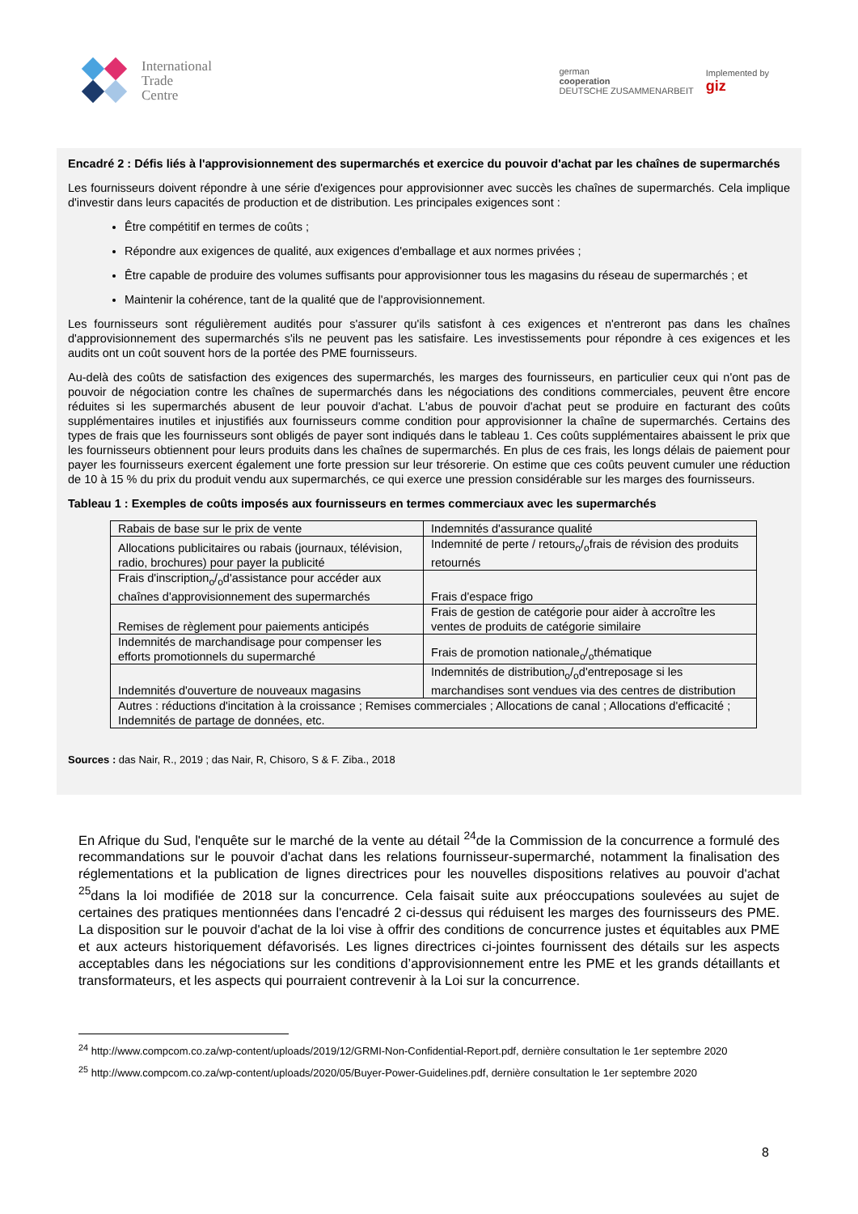International
Trade
Centre
german
cooperation
DEUTSCHE ZUSAMMENARBEIT
Implemented by
giz
Encadré 2 : Défis liés à l'approvisionnement des supermarchés et exercice du pouvoir d'achat par les chaînes de supermarchés
Les fournisseurs doivent répondre à une série d'exigences pour approvisionner avec succès les chaînes de supermarchés. Cela implique d'investir dans leurs capacités de production et de distribution. Les principales exigences sont :
Être compétitif en termes de coûts ;
Répondre aux exigences de qualité, aux exigences d'emballage et aux normes privées ;
Être capable de produire des volumes suffisants pour approvisionner tous les magasins du réseau de supermarchés ; et
Maintenir la cohérence, tant de la qualité que de l'approvisionnement.
Les fournisseurs sont régulièrement audités pour s'assurer qu'ils satisfont à ces exigences et n'entreront pas dans les chaînes d'approvisionnement des supermarchés s'ils ne peuvent pas les satisfaire. Les investissements pour répondre à ces exigences et les audits ont un coût souvent hors de la portée des PME fournisseurs.
Au-delà des coûts de satisfaction des exigences des supermarchés, les marges des fournisseurs, en particulier ceux qui n'ont pas de pouvoir de négociation contre les chaînes de supermarchés dans les négociations des conditions commerciales, peuvent être encore réduites si les supermarchés abusent de leur pouvoir d'achat. L'abus de pouvoir d'achat peut se produire en facturant des coûts supplémentaires inutiles et injustifiés aux fournisseurs comme condition pour approvisionner la chaîne de supermarchés. Certains des types de frais que les fournisseurs sont obligés de payer sont indiqués dans le tableau 1. Ces coûts supplémentaires abaissent le prix que les fournisseurs obtiennent pour leurs produits dans les chaînes de supermarchés. En plus de ces frais, les longs délais de paiement pour payer les fournisseurs exercent également une forte pression sur leur trésorerie. On estime que ces coûts peuvent cumuler une réduction de 10 à 15 % du prix du produit vendu aux supermarchés, ce qui exerce une pression considérable sur les marges des fournisseurs.
Tableau 1 : Exemples de coûts imposés aux fournisseurs en termes commerciaux avec les supermarchés
| Rabais de base sur le prix de vente | Indemnités d'assurance qualité |
| Allocations publicitaires ou rabais (journaux, télévision, radio, brochures) pour payer la publicité | Indemnité de perte / retours<sub>o</sub>/<sub>o</sub>frais de révision des produits retournés |
| Frais d'inscription<sub>o</sub>/<sub>o</sub>d'assistance pour accéder aux chaînes d'approvisionnement des supermarchés | Frais d'espace frigo |
| Remises de règlement pour paiements anticipés | Frais de gestion de catégorie pour aider à accroître les ventes de produits de catégorie similaire |
| Indemnités de marchandisage pour compenser les efforts promotionnels du supermarché | Frais de promotion nationale<sub>o</sub>/<sub>o</sub>thématique |
| Indemnités d'ouverture de nouveaux magasins | Indemnités de distribution<sub>o</sub>/<sub>o</sub>d'entreposage si les marchandises sont vendues via des centres de distribution |
| Autres : réductions d'incitation à la croissance ; Remises commerciales ; Allocations de canal ; Allocations d'efficacité ; Indemnités de partage de données, etc. | |
Sources : das Nair, R., 2019 ; das Nair, R, Chisoro, S & F. Ziba., 2018
En Afrique du Sud, l'enquête sur le marché de la vente au détail <sup>24</sup>de la Commission de la concurrence a formulé des recommandations sur le pouvoir d'achat dans les relations fournisseur-supermarché, notamment la finalisation des réglementations et la publication de lignes directrices pour les nouvelles dispositions relatives au pouvoir d'achat <sup>25</sup>dans la loi modifiée de 2018 sur la concurrence. Cela faisait suite aux préoccupations soulevées au sujet de certaines des pratiques mentionnées dans l'encadré 2 ci-dessus qui réduisent les marges des fournisseurs des PME. La disposition sur le pouvoir d'achat de la loi vise à offrir des conditions de concurrence justes et équitables aux PME et aux acteurs historiquement défavorisés. Les lignes directrices ci-jointes fournissent des détails sur les aspects acceptables dans les négociations sur les conditions d’approvisionnement entre les PME et les grands détaillants et transformateurs, et les aspects qui pourraient contrevenir à la Loi sur la concurrence.
<sup>24</sup> http://www.compcom.co.za/wp-content/uploads/2019/12/GRMI-Non-Confidential-Report.pdf, dernière consultation le 1er septembre 2020
<sup>25</sup> http://www.compcom.co.za/wp-content/uploads/2020/05/Buyer-Power-Guidelines.pdf, dernière consultation le 1er septembre 2020
8